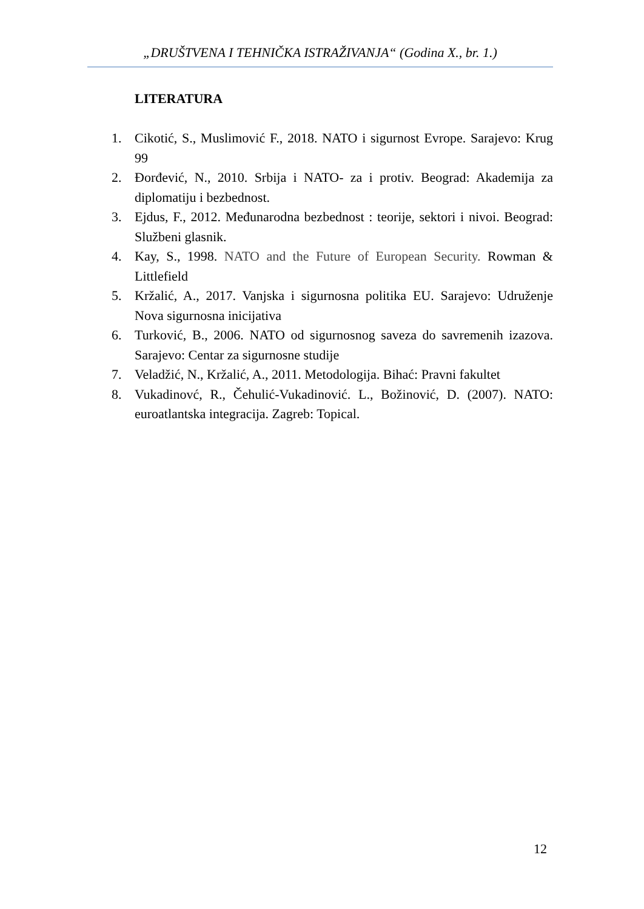„DRUŠTVENA I TEHNIČKA ISTRAŽIVANJA“ (Godina X., br. 1.)
LITERATURA
1. Cikotić, S., Muslimović F., 2018. NATO i sigurnost Evrope. Sarajevo: Krug 99
2. Đorđević, N., 2010. Srbija i NATO- za i protiv. Beograd: Akademija za diplomatiju i bezbednost.
3. Ejdus, F., 2012. Međunarodna bezbednost : teorije, sektori i nivoi. Beograd: Službeni glasnik.
4. Kay, S., 1998. NATO and the Future of European Security. Rowman & Littlefield
5. Kržalić, A., 2017. Vanjska i sigurnosna politika EU. Sarajevo: Udruženje Nova sigurnosna inicijativa
6. Turković, B., 2006. NATO od sigurnosnog saveza do savremenih izazova. Sarajevo: Centar za sigurnosne studije
7. Veladžić, N., Kržalić, A., 2011. Metodologija. Bihać: Pravni fakultet
8. Vukadinovć, R., Čehulić-Vukadinović. L., Božinović, D. (2007). NATO: euroatlantska integracija. Zagreb: Topical.
12